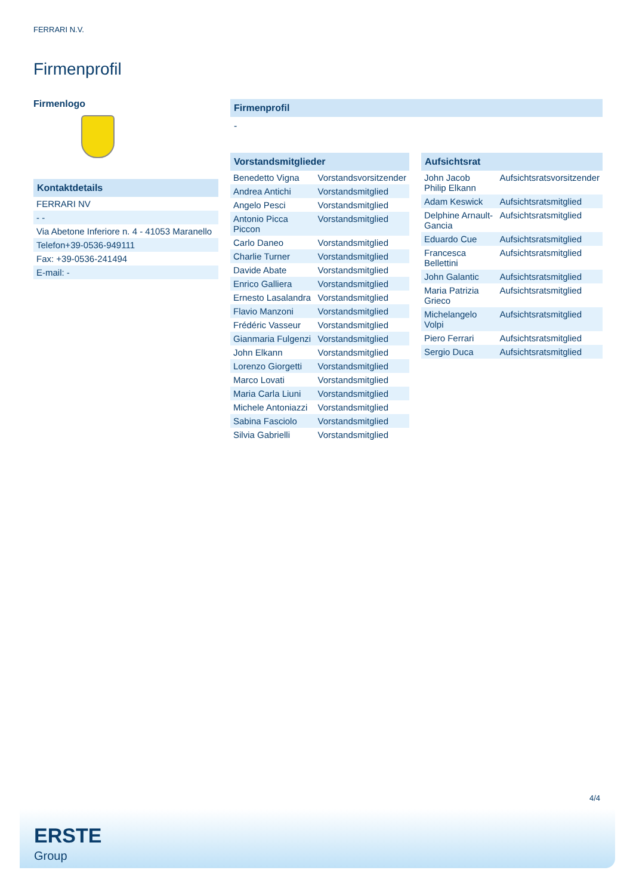FERRARI N.V.
Firmenprofil
Firmenlogo
Kontaktdetails
| FERRARI NV |
| - - |
| Via Abetone Inferiore n. 4 - 41053 Maranello |
| Telefon+39-0536-949111 |
| Fax: +39-0536-241494 |
| E-mail: - |
Firmenprofil
-
Vorstandsmitglieder
| Benedetto Vigna | Vorstandsvorsitzender |
| Andrea Antichi | Vorstandsmitglied |
| Angelo Pesci | Vorstandsmitglied |
| Antonio Picca Piccon | Vorstandsmitglied |
| Carlo Daneo | Vorstandsmitglied |
| Charlie Turner | Vorstandsmitglied |
| Davide Abate | Vorstandsmitglied |
| Enrico Galliera | Vorstandsmitglied |
| Ernesto Lasalandra | Vorstandsmitglied |
| Flavio Manzoni | Vorstandsmitglied |
| Frédéric Vasseur | Vorstandsmitglied |
| Gianmaria Fulgenzi | Vorstandsmitglied |
| John Elkann | Vorstandsmitglied |
| Lorenzo Giorgetti | Vorstandsmitglied |
| Marco Lovati | Vorstandsmitglied |
| Maria Carla Liuni | Vorstandsmitglied |
| Michele Antoniazzi | Vorstandsmitglied |
| Sabina Fasciolo | Vorstandsmitglied |
| Silvia Gabrielli | Vorstandsmitglied |
Aufsichtsrat
| John Jacob Philip Elkann | Aufsichtsratsvorsitzender |
| Adam Keswick | Aufsichtsratsmitglied |
| Delphine Arnault-Gancia | Aufsichtsratsmitglied |
| Eduardo Cue | Aufsichtsratsmitglied |
| Francesca Bellettini | Aufsichtsratsmitglied |
| John Galantic | Aufsichtsratsmitglied |
| Maria Patrizia Grieco | Aufsichtsratsmitglied |
| Michelangelo Volpi | Aufsichtsratsmitglied |
| Piero Ferrari | Aufsichtsratsmitglied |
| Sergio Duca | Aufsichtsratsmitglied |
4/4
ERSTE
Group